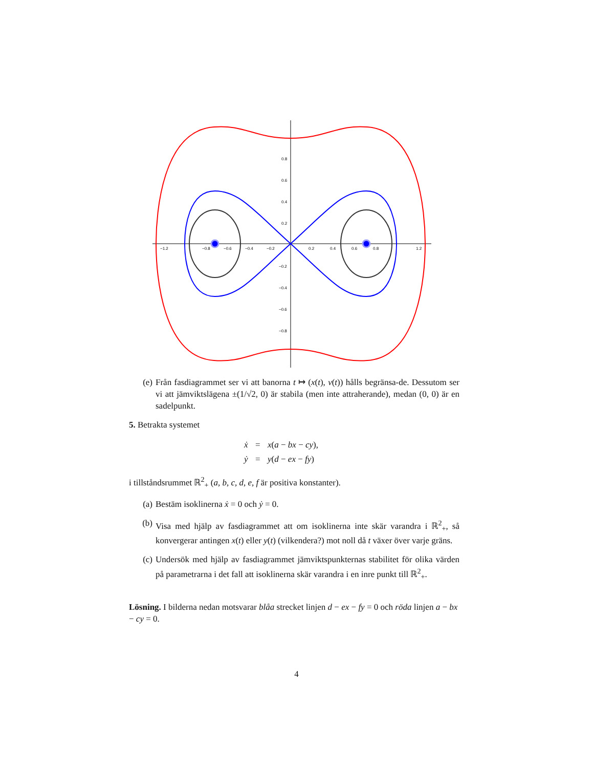−1.2
−0.8
−0.6
−0.4
−0.2
0.2
0.4
0.6
0.8
1.2
0.8
0.6
0.4
0.2
−0.2
−0.4
−0.6
−0.8
(e) Från fasdiagrammet ser vi att banorna t ↦ (x(t), v(t)) hålls begränsa-de. Dessutom ser vi att jämviktslägena ±(1/√2, 0) är stabila (men inte attraherande), medan (0, 0) är en sadelpunkt.
5. Betrakta systemet
ẋ = x(a − bx − cy),
ẏ = y(d − ex − fy)
i tillståndsrummet ℝ<sup>2</sup><sub>+</sub> (a, b, c, d, e, f är positiva konstanter).
(a) Bestäm isoklinerna ẋ = 0 och ẏ = 0.
(b) Visa med hjälp av fasdiagrammet att om isoklinerna inte skär varandra i ℝ<sup>2</sup><sub>+</sub>, så konvergerar antingen x(t) eller y(t) (vilkendera?) mot noll då t växer över varje gräns.
(c) Undersök med hjälp av fasdiagrammet jämviktspunkternas stabilitet för olika värden på parametrarna i det fall att isoklinerna skär varandra i en inre punkt till ℝ<sup>2</sup><sub>+</sub>.
Lösning. I bilderna nedan motsvarar blåa strecket linjen d − ex − fy = 0 och röda linjen a − bx − cy = 0.
4